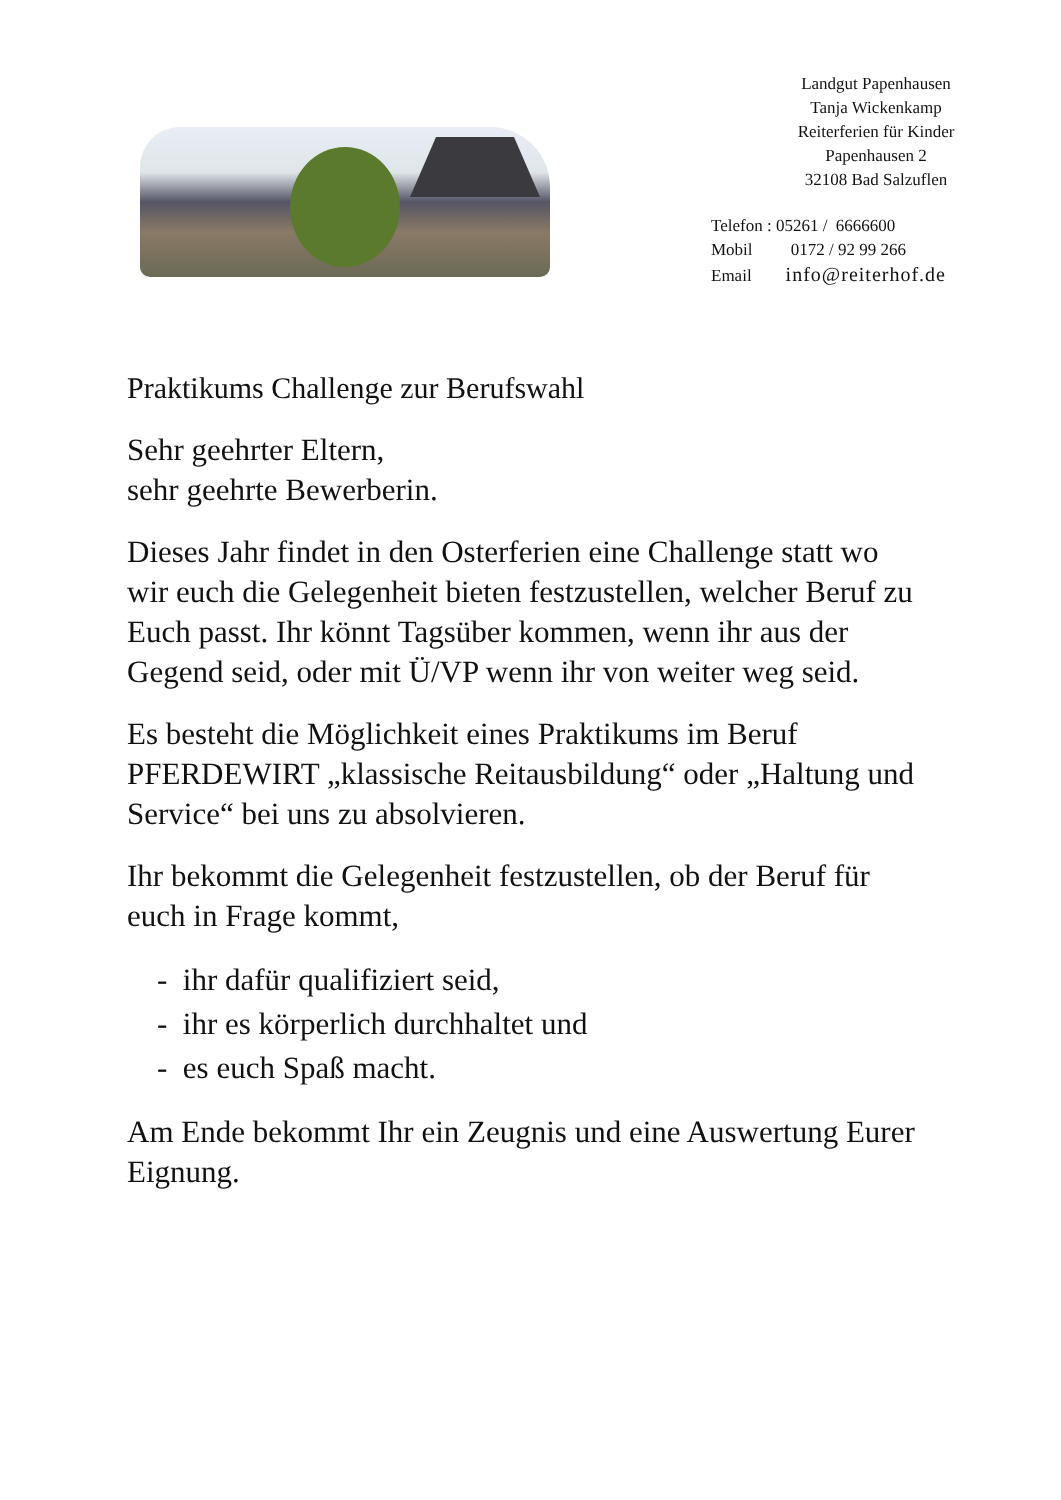Landgut Papenhausen
Tanja Wickenkamp
Reiterferien für Kinder
Papenhausen 2
32108 Bad Salzuflen
| Telefon : 05261 / 6666600 | |
| Mobil 0172 / 92 99 266 | |
| Email info@reiterhof.de | |
Praktikums Challenge zur Berufswahl
Sehr geehrter Eltern,
sehr geehrte Bewerberin.
Dieses Jahr findet in den Osterferien eine Challenge statt wo wir euch die Gelegenheit bieten festzustellen, welcher Beruf zu Euch passt. Ihr könnt Tagsüber kommen, wenn ihr aus der Gegend seid, oder mit Ü/VP wenn ihr von weiter weg seid.
Es besteht die Möglichkeit eines Praktikums im Beruf PFERDEWIRT „klassische Reitausbildung“ oder „Haltung und Service“ bei uns zu absolvieren.
Ihr bekommt die Gelegenheit festzustellen, ob der Beruf für euch in Frage kommt,
- ihr dafür qualifiziert seid,
- ihr es körperlich durchhaltet und
- es euch Spaß macht.
Am Ende bekommt Ihr ein Zeugnis und eine Auswertung Eurer Eignung.